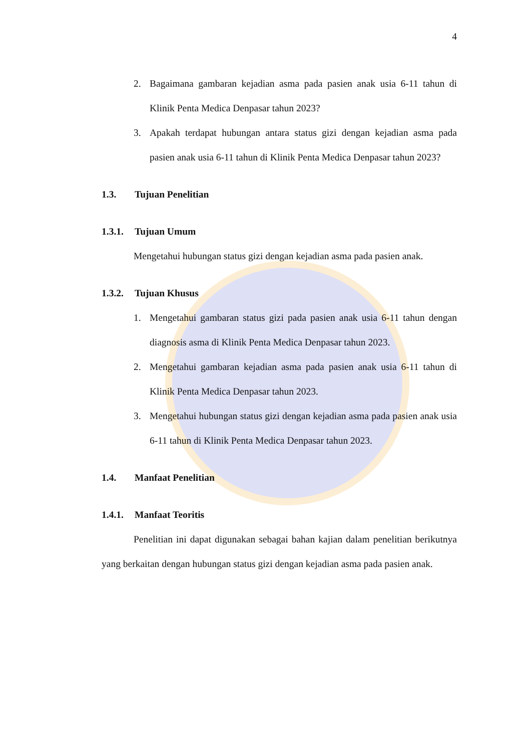4
2. Bagaimana gambaran kejadian asma pada pasien anak usia 6-11 tahun di Klinik Penta Medica Denpasar tahun 2023?
3. Apakah terdapat hubungan antara status gizi dengan kejadian asma pada pasien anak usia 6-11 tahun di Klinik Penta Medica Denpasar tahun 2023?
1.3. Tujuan Penelitian
1.3.1. Tujuan Umum
Mengetahui hubungan status gizi dengan kejadian asma pada pasien anak.
1.3.2. Tujuan Khusus
1. Mengetahui gambaran status gizi pada pasien anak usia 6-11 tahun dengan diagnosis asma di Klinik Penta Medica Denpasar tahun 2023.
2. Mengetahui gambaran kejadian asma pada pasien anak usia 6-11 tahun di Klinik Penta Medica Denpasar tahun 2023.
3. Mengetahui hubungan status gizi dengan kejadian asma pada pasien anak usia 6-11 tahun di Klinik Penta Medica Denpasar tahun 2023.
1.4. Manfaat Penelitian
1.4.1. Manfaat Teoritis
Penelitian ini dapat digunakan sebagai bahan kajian dalam penelitian berikutnya yang berkaitan dengan hubungan status gizi dengan kejadian asma pada pasien anak.